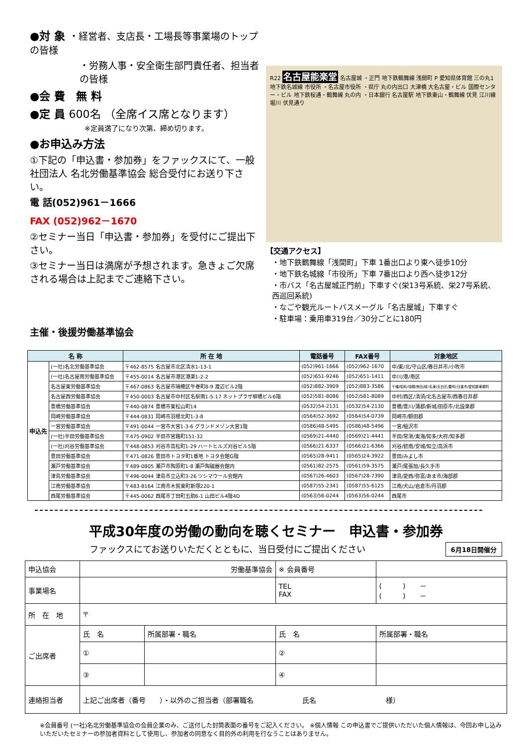●対 象 ・経営者、支店長・工場長等事業場のトップの皆様
・労務人事・安全衛生部門責任者、担当者の皆様
●会 費　無 料
●定 員 600名 （全席イス席となります）
※定員満了になり次第、締め切ります。
●お申込み方法
①下記の「申込書・参加券」をファックスにて、一般社団法人 名北労働基準協会 総合受付にお送り下さい。
電 話(052)961－1666
FAX (052)962－1670
②セミナー当日「申込書・参加券」を受付にご提出下さい。
③セミナー当日は満席が予想されます。急きょご欠席される場合は上記までご連絡下さい。
主催・後援労働基準協会
R22 名古屋能楽堂 名古屋城 ・正門 地下鉄鶴舞線 浅間町 P 愛知県体育館 三の丸1 地下鉄名城線 市役所 ・名古屋市役所 ・県庁 丸の内出口 大津橋 大名古屋・ビル 国際センター・ビル 地下鉄桜通・鶴舞線 丸の内 ・日本銀行 名古屋駅 地下鉄東山・鶴舞線 伏見 江川線 堀川 伏見通り
【交通アクセス】
・地下鉄鶴舞線「浅間町」下車 1番出口より東へ徒歩10分
・地下鉄名城線「市役所」下車 7番出口より西へ徒歩12分
・市バス「名古屋城正門前」下車すぐ(栄13号系統、栄27号系統、西巡回系統)
・なごや観光ルートバスメーグル「名古屋城」下車すぐ
・駐車場：乗用車319台／30分ごとに180円
| 名 称 | | 所 在 地 | 電話番号 | FAX番号 | 対象地区 |
| --- | --- | --- | --- | --- | --- |
| 申込先 | (一社)名北労働基準協会 | 〒462-8575 名古屋市北区清水1-13-1 | (052)961-1666 | (052)962-1670 | 中/東/北/守山区/春日井市/小牧市 |
| | (一社)名古屋南労働基準協会 | 〒455-0014 名古屋市港区港楽1-2-2 | (052)651-9246 | (052)651-1411 | 中川/港/南区 |
| | 名古屋東労働基準協会 | 〒467-0863 名古屋市瑞穂区牛巻町8-9 渡辺ビル2階 | (052)882-3909 | (052)883-3586 | 千種/昭和/瑞穂/熱田/緑/名東/天白区/豊明/日進市/愛知郡東郷町 |
| | 名古屋西労働基準協会 | 〒450-0003 名古屋市中村区名駅南1-5-17 ネットプラザ柳橋ビル6階 | (052)581-8086 | (052)581-8089 | 中村/西区/清須/北名古屋市/西春日井郡 |
| | 豊橋労働基準協会 | 〒440-0874 豊橋市東松山町14 | (0532)54-2131 | (0532)54-2130 | 豊橋/豊川/蒲郡/新城/田原市/北設楽郡 |
| | 岡崎労働基準協会 | 〒444-0831 岡崎市羽根北町1-3-8 | (0564)52-3692 | (0564)54-0739 | 岡崎市/額田郡 |
| | 一宮労働基準協会 | 〒491-0044 一宮市大宮1-3-6 グランドメゾン大宮1階 | (0586)48-5495 | (0586)48-5496 | 一宮/稲沢市 |
| | (一社)半田労働基準協会 | 〒475-0902 半田市宮路町151-32 | (0569)21-4440 | (0569)21-4441 | 半田/常滑/東海/知多/大府/知多郡 |
| | (一社)刈谷労働基準協会 | 〒448-0853 刈谷市高松町1-29 ハートヒルズ刈谷ビル5階 | (0566)21-6337 | (0566)21-6366 | 刈谷/碧南/安城/知立/高浜市 |
| | 豊田労働基準協会 | 〒471-0826 豊田市トヨタ町1番地 トヨタ会館G階 | (0565)28-9411 | (0565)24-3922 | 豊田/みよし市 |
| | 瀬戸労働基準協会 | 〒489-0805 瀬戸市陶原町1-8 瀬戸陶磁器会館内 | (0561)82-2575 | (0561)59-3575 | 瀬戸/尾張旭/長久手市 |
| | 津島労働基準協会 | 〒496-0044 津島市立込町3-26 ツシマウール会館内 | (0567)26-4603 | (0567)28-7390 | 津島/愛西/弥富/あま市/海部郡 |
| | 江南労働基準協会 | 〒483-8164 江南市木賀東町新塚220-1 | (0587)55-2341 | (0587)55-6125 | 江南/犬山/岩倉市/丹羽郡 |
| | 西尾労働基準協会 | 〒445-0062 西尾市丁田町五助6-1 山田ビル4階4D | (0563)56-0244 | (0563)56-0244 | 西尾市 |
平成30年度の労働の動向を聴くセミナー　申込書・参加券
ファックスにてお送りいただくとともに、当日受付にご提出ください 6月18日開催分
| 申込協会 | 労働基準協会 | | ※ 会員番号 | |
| 事業場名 | | | TEL FAX | ( ) － ( ) － |
| 所 在 地 | 〒 | | | |
| ご出席者 | 氏 名 | 所属部署・職名 | 氏 名 | 所属部署・職名 |
| | ① | | ② | |
| | ③ | | ④ | |
| 連絡担当者 | 上記ご出席者（番号 ）・以外のご担当者（部署職名 氏名 様） | | | |
※会員番号 (一社)名北労働基準協会の会員企業のみ、ご送付した封筒表面の番号をご記入ください。 ※個人情報 この申込書でご提供いただいた個人情報は、今回お申し込みいただいたセミナーの参加者資料として使用し、参加者の同意なく目的外の利用を行なうことはありません。